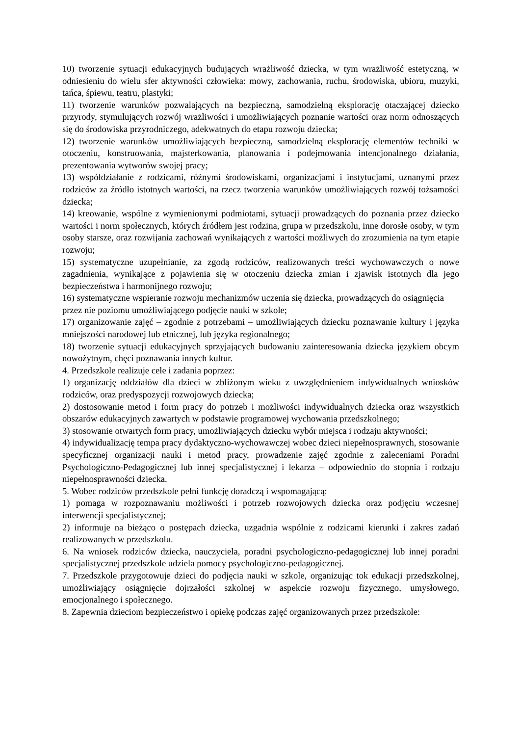10) tworzenie sytuacji edukacyjnych budujących wrażliwość dziecka, w tym wrażliwość estetyczną, w odniesieniu do wielu sfer aktywności człowieka: mowy, zachowania, ruchu, środowiska, ubioru, muzyki, tańca, śpiewu, teatru, plastyki;
11) tworzenie warunków pozwalających na bezpieczną, samodzielną eksplorację otaczającej dziecko przyrody, stymulujących rozwój wrażliwości i umożliwiających poznanie wartości oraz norm odnoszących się do środowiska przyrodniczego, adekwatnych do etapu rozwoju dziecka;
12) tworzenie warunków umożliwiających bezpieczną, samodzielną eksplorację elementów techniki w otoczeniu, konstruowania, majsterkowania, planowania i podejmowania intencjonalnego działania, prezentowania wytworów swojej pracy;
13) współdziałanie z rodzicami, różnymi środowiskami, organizacjami i instytucjami, uznanymi przez rodziców za źródło istotnych wartości, na rzecz tworzenia warunków umożliwiających rozwój tożsamości dziecka;
14) kreowanie, wspólne z wymienionymi podmiotami, sytuacji prowadzących do poznania przez dziecko wartości i norm społecznych, których źródłem jest rodzina, grupa w przedszkolu, inne dorosłe osoby, w tym osoby starsze, oraz rozwijania zachowań wynikających z wartości możliwych do zrozumienia na tym etapie rozwoju;
15) systematyczne uzupełnianie, za zgodą rodziców, realizowanych treści wychowawczych o nowe zagadnienia, wynikające z pojawienia się w otoczeniu dziecka zmian i zjawisk istotnych dla jego bezpieczeństwa i harmonijnego rozwoju;
16) systematyczne wspieranie rozwoju mechanizmów uczenia się dziecka, prowadzących do osiągnięcia przez nie poziomu umożliwiającego podjęcie nauki w szkole;
17) organizowanie zajęć – zgodnie z potrzebami – umożliwiających dziecku poznawanie kultury i języka mniejszości narodowej lub etnicznej, lub języka regionalnego;
18) tworzenie sytuacji edukacyjnych sprzyjających budowaniu zainteresowania dziecka językiem obcym nowożytnym, chęci poznawania innych kultur.
4. Przedszkole realizuje cele i zadania poprzez:
1) organizację oddziałów dla dzieci w zbliżonym wieku z uwzględnieniem indywidualnych wniosków rodziców, oraz predyspozycji rozwojowych dziecka;
2) dostosowanie metod i form pracy do potrzeb i możliwości indywidualnych dziecka oraz wszystkich obszarów edukacyjnych zawartych w podstawie programowej wychowania przedszkolnego;
3) stosowanie otwartych form pracy, umożliwiających dziecku wybór miejsca i rodzaju aktywności;
4) indywidualizację tempa pracy dydaktyczno-wychowawczej wobec dzieci niepełnosprawnych, stosowanie specyficznej organizacji nauki i metod pracy, prowadzenie zajęć zgodnie z zaleceniami Poradni Psychologiczno-Pedagogicznej lub innej specjalistycznej i lekarza – odpowiednio do stopnia i rodzaju niepełnosprawności dziecka.
5. Wobec rodziców przedszkole pełni funkcję doradczą i wspomagającą:
1) pomaga w rozpoznawaniu możliwości i potrzeb rozwojowych dziecka oraz podjęciu wczesnej interwencji specjalistycznej;
2) informuje na bieżąco o postępach dziecka, uzgadnia wspólnie z rodzicami kierunki i zakres zadań realizowanych w przedszkolu.
6. Na wniosek rodziców dziecka, nauczyciela, poradni psychologiczno-pedagogicznej lub innej poradni specjalistycznej przedszkole udziela pomocy psychologiczno-pedagogicznej.
7. Przedszkole przygotowuje dzieci do podjęcia nauki w szkole, organizując tok edukacji przedszkolnej, umożliwiający osiągnięcie dojrzałości szkolnej w aspekcie rozwoju fizycznego, umysłowego, emocjonalnego i społecznego.
8. Zapewnia dzieciom bezpieczeństwo i opiekę podczas zajęć organizowanych przez przedszkole: